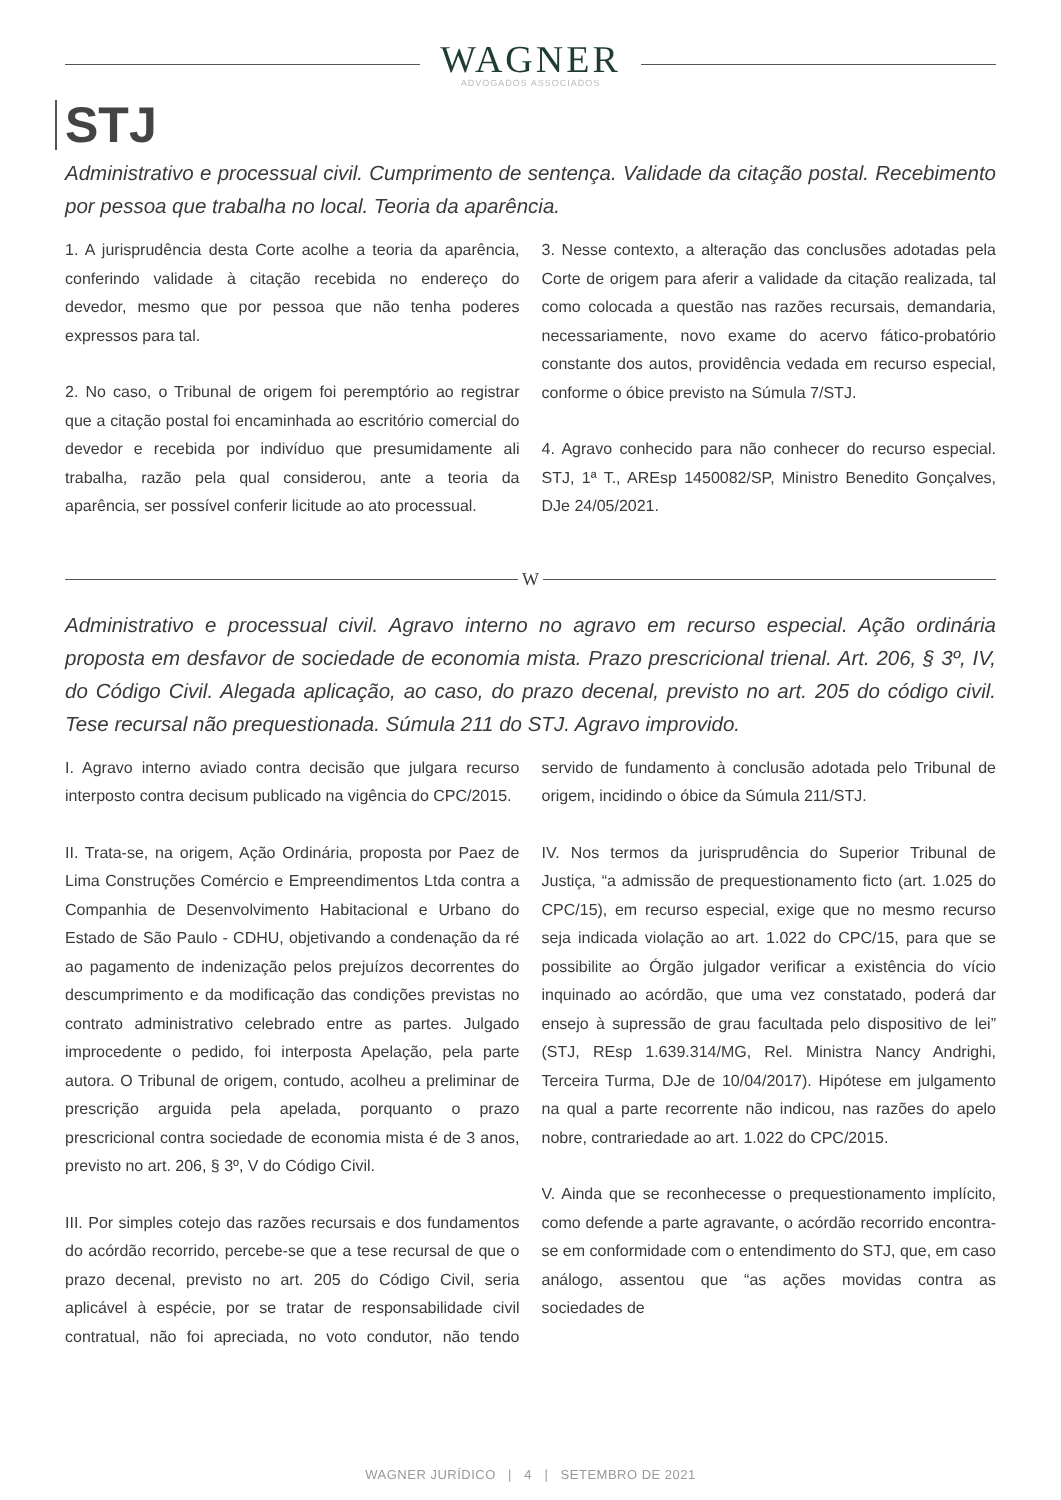WAGNER
ADVOGADOS ASSOCIADOS
STJ
Administrativo e processual civil. Cumprimento de sentença. Validade da citação postal. Recebimento por pessoa que trabalha no local. Teoria da aparência.
1. A jurisprudência desta Corte acolhe a teoria da aparência, conferindo validade à citação recebida no endereço do devedor, mesmo que por pessoa que não tenha poderes expressos para tal.
2. No caso, o Tribunal de origem foi peremptório ao registrar que a citação postal foi encaminhada ao escritório comercial do devedor e recebida por indivíduo que presumidamente ali trabalha, razão pela qual considerou, ante a teoria da aparência, ser possível conferir licitude ao ato processual.
3. Nesse contexto, a alteração das conclusões adotadas pela Corte de origem para aferir a validade da citação realizada, tal como colocada a questão nas razões recursais, demandaria, necessariamente, novo exame do acervo fático-probatório constante dos autos, providência vedada em recurso especial, conforme o óbice previsto na Súmula 7/STJ.
4. Agravo conhecido para não conhecer do recurso especial. STJ, 1ª T., AREsp 1450082/SP, Ministro Benedito Gonçalves, DJe 24/05/2021.
W
Administrativo e processual civil. Agravo interno no agravo em recurso especial. Ação ordinária proposta em desfavor de sociedade de economia mista. Prazo prescricional trienal. Art. 206, § 3º, IV, do Código Civil. Alegada aplicação, ao caso, do prazo decenal, previsto no art. 205 do código civil. Tese recursal não prequestionada. Súmula 211 do STJ. Agravo improvido.
I. Agravo interno aviado contra decisão que julgara recurso interposto contra decisum publicado na vigência do CPC/2015.
II. Trata-se, na origem, Ação Ordinária, proposta por Paez de Lima Construções Comércio e Empreendimentos Ltda contra a Companhia de Desenvolvimento Habitacional e Urbano do Estado de São Paulo - CDHU, objetivando a condenação da ré ao pagamento de indenização pelos prejuízos decorrentes do descumprimento e da modificação das condições previstas no contrato administrativo celebrado entre as partes. Julgado improcedente o pedido, foi interposta Apelação, pela parte autora. O Tribunal de origem, contudo, acolheu a preliminar de prescrição arguida pela apelada, porquanto o prazo prescricional contra sociedade de economia mista é de 3 anos, previsto no art. 206, § 3º, V do Código Civil.
III. Por simples cotejo das razões recursais e dos fundamentos do acórdão recorrido, percebe-se que a tese recursal de que o prazo decenal, previsto no art. 205 do Código Civil, seria aplicável à espécie, por se tratar de responsabilidade civil contratual, não foi apreciada, no voto condutor, não tendo servido de fundamento à conclusão adotada pelo Tribunal de origem, incidindo o óbice da Súmula 211/STJ.
IV. Nos termos da jurisprudência do Superior Tribunal de Justiça, “a admissão de prequestionamento ficto (art. 1.025 do CPC/15), em recurso especial, exige que no mesmo recurso seja indicada violação ao art. 1.022 do CPC/15, para que se possibilite ao Órgão julgador verificar a existência do vício inquinado ao acórdão, que uma vez constatado, poderá dar ensejo à supressão de grau facultada pelo dispositivo de lei” (STJ, REsp 1.639.314/MG, Rel. Ministra Nancy Andrighi, Terceira Turma, DJe de 10/04/2017). Hipótese em julgamento na qual a parte recorrente não indicou, nas razões do apelo nobre, contrariedade ao art. 1.022 do CPC/2015.
V. Ainda que se reconhecesse o prequestionamento implícito, como defende a parte agravante, o acórdão recorrido encontra-se em conformidade com o entendimento do STJ, que, em caso análogo, assentou que “as ações movidas contra as sociedades de
WAGNER JURÍDICO | 4 | SETEMBRO DE 2021